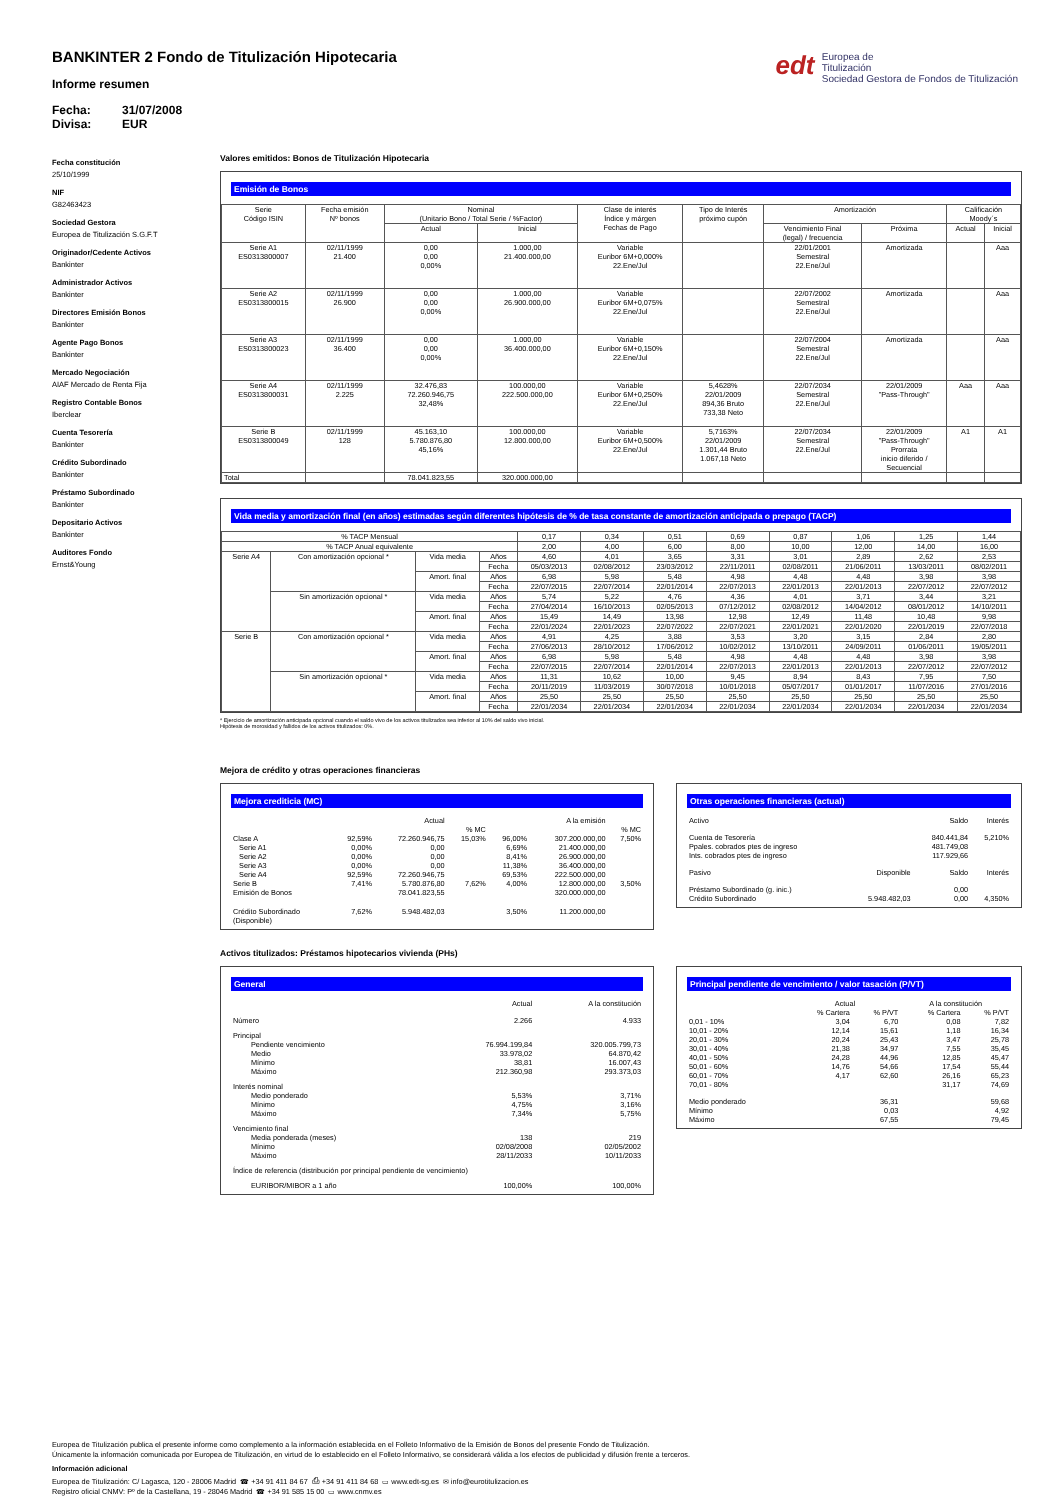edt Europea de
Titulización
Sociedad Gestora de Fondos de Titulización
BANKINTER 2 Fondo de Titulización Hipotecaria
Informe resumen
Fecha: 31/07/2008
Divisa: EUR
Fecha constitución
25/10/1999
NIF
G82463423
Sociedad Gestora
Europea de Titulización S.G.F.T
Originador/Cedente Activos
Bankinter
Administrador Activos
Bankinter
Directores Emisión Bonos
Bankinter
Agente Pago Bonos
Bankinter
Mercado Negociación
AIAF Mercado de Renta Fija
Registro Contable Bonos
Iberclear
Cuenta Tesorería
Bankinter
Crédito Subordinado
Bankinter
Préstamo Subordinado
Bankinter
Depositario Activos
Bankinter
Auditores Fondo
Ernst&Young
Valores emitidos: Bonos de Titulización Hipotecaria
Emisión de Bonos
| Serie Código ISIN | Fecha emisión Nº bonos | Nominal (Unitario Bono / Total Serie / %Factor) | | Clase de interés Índice y márgen Fechas de Pago | Tipo de Interés próximo cupón | Amortización | | Calificación Moody´s | |
| --- | --- | --- | --- | --- | --- | --- | --- | --- | --- |
| | | Actual | Inicial | | | Vencimiento Final (legal) / frecuencia | Próxima | Actual | Inicial |
| Serie A1 ES0313800007 | 02/11/1999 21.400 | 0,00 0,00 0,00% | 1.000,00 21.400.000,00 | Variable Euribor 6M+0,000% 22.Ene/Jul | | 22/01/2001 Semestral 22.Ene/Jul | Amortizada | | Aaa |
| Serie A2 ES0313800015 | 02/11/1999 26.900 | 0,00 0,00 0,00% | 1.000,00 26.900.000,00 | Variable Euribor 6M+0,075% 22.Ene/Jul | | 22/07/2002 Semestral 22.Ene/Jul | Amortizada | | Aaa |
| Serie A3 ES0313800023 | 02/11/1999 36.400 | 0,00 0,00 0,00% | 1.000,00 36.400.000,00 | Variable Euribor 6M+0,150% 22.Ene/Jul | | 22/07/2004 Semestral 22.Ene/Jul | Amortizada | | Aaa |
| Serie A4 ES0313800031 | 02/11/1999 2.225 | 32.476,83 72.260.946,75 32,48% | 100.000,00 222.500.000,00 | Variable Euribor 6M+0,250% 22.Ene/Jul | 5,4628% 22/01/2009 894,36 Bruto 733,38 Neto | 22/07/2034 Semestral 22.Ene/Jul | 22/01/2009 "Pass-Through" | Aaa | Aaa |
| Serie B ES0313800049 | 02/11/1999 128 | 45.163,10 5.780.876,80 45,16% | 100.000,00 12.800.000,00 | Variable Euribor 6M+0,500% 22.Ene/Jul | 5,7163% 22/01/2009 1.301,44 Bruto 1.067,18 Neto | 22/07/2034 Semestral 22.Ene/Jul | 22/01/2009 "Pass-Through" Prorrata inicio diferido / Secuencial | A1 | A1 |
| Total | | 78.041.823,55 | 320.000.000,00 | | | | | | |
Vida media y amortización final (en años) estimadas según diferentes hipótesis de % de tasa constante de amortización anticipada o prepago (TACP)
| % TACP Mensual | | | | 0,17 | 0,34 | 0,51 | 0,69 | 0,87 | 1,06 | 1,25 | 1,44 |
| % TACP Anual equivalente | | | | 2,00 | 4,00 | 6,00 | 8,00 | 10,00 | 12,00 | 14,00 | 16,00 |
| Serie A4 | Con amortización opcional * | Vida media | Años | 4,60 | 4,01 | 3,65 | 3,31 | 3,01 | 2,89 | 2,62 | 2,53 |
| | | | Fecha | 05/03/2013 | 02/08/2012 | 23/03/2012 | 22/11/2011 | 02/08/2011 | 21/06/2011 | 13/03/2011 | 08/02/2011 |
| | | Amort. final | Años | 6,98 | 5,98 | 5,48 | 4,98 | 4,48 | 4,48 | 3,98 | 3,98 |
| | | | Fecha | 22/07/2015 | 22/07/2014 | 22/01/2014 | 22/07/2013 | 22/01/2013 | 22/01/2013 | 22/07/2012 | 22/07/2012 |
| | Sin amortización opcional * | Vida media | Años | 5,74 | 5,22 | 4,76 | 4,36 | 4,01 | 3,71 | 3,44 | 3,21 |
| | | | Fecha | 27/04/2014 | 16/10/2013 | 02/05/2013 | 07/12/2012 | 02/08/2012 | 14/04/2012 | 08/01/2012 | 14/10/2011 |
| | | Amort. final | Años | 15,49 | 14,49 | 13,98 | 12,98 | 12,49 | 11,48 | 10,48 | 9,98 |
| | | | Fecha | 22/01/2024 | 22/01/2023 | 22/07/2022 | 22/07/2021 | 22/01/2021 | 22/01/2020 | 22/01/2019 | 22/07/2018 |
| Serie B | Con amortización opcional * | Vida media | Años | 4,91 | 4,25 | 3,88 | 3,53 | 3,20 | 3,15 | 2,84 | 2,80 |
| | | | Fecha | 27/06/2013 | 28/10/2012 | 17/06/2012 | 10/02/2012 | 13/10/2011 | 24/09/2011 | 01/06/2011 | 19/05/2011 |
| | | Amort. final | Años | 6,98 | 5,98 | 5,48 | 4,98 | 4,48 | 4,48 | 3,98 | 3,98 |
| | | | Fecha | 22/07/2015 | 22/07/2014 | 22/01/2014 | 22/07/2013 | 22/01/2013 | 22/01/2013 | 22/07/2012 | 22/07/2012 |
| | Sin amortización opcional * | Vida media | Años | 11,31 | 10,62 | 10,00 | 9,45 | 8,94 | 8,43 | 7,95 | 7,50 |
| | | | Fecha | 20/11/2019 | 11/03/2019 | 30/07/2018 | 10/01/2018 | 05/07/2017 | 01/01/2017 | 11/07/2016 | 27/01/2016 |
| | | Amort. final | Años | 25,50 | 25,50 | 25,50 | 25,50 | 25,50 | 25,50 | 25,50 | 25,50 |
| | | | Fecha | 22/01/2034 | 22/01/2034 | 22/01/2034 | 22/01/2034 | 22/01/2034 | 22/01/2034 | 22/01/2034 | 22/01/2034 |
* Ejercicio de amortización anticipada opcional cuando el saldo vivo de los activos titulizados sea inferior al 10% del saldo vivo inicial.
Hipótesis de morosidad y fallidos de los activos titulizados: 0%.
Mejora de crédito y otras operaciones financieras
Mejora crediticia (MC)
| | | Actual | | | A la emisión | |
| | | | % MC | | | % MC |
| Clase A | 92,59% | 72.260.946,75 | 15,03% | 96,00% | 307.200.000,00 | 7,50% |
| Serie A1 | 0,00% | 0,00 | | 6,69% | 21.400.000,00 | |
| Serie A2 | 0,00% | 0,00 | | 8,41% | 26.900.000,00 | |
| Serie A3 | 0,00% | 0,00 | | 11,38% | 36.400.000,00 | |
| Serie A4 | 92,59% | 72.260.946,75 | | 69,53% | 222.500.000,00 | |
| Serie B | 7,41% | 5.780.876,80 | 7,62% | 4,00% | 12.800.000,00 | 3,50% |
| Emisión de Bonos | | 78.041.823,55 | | | 320.000.000,00 | |
| Crédito Subordinado (Disponible) | 7,62% | 5.948.482,03 | | 3,50% | 11.200.000,00 | |
Otras operaciones financieras (actual)
| Activo | | Saldo | Interés |
| Cuenta de Tesorería | | 840.441,84 | 5,210% |
| Ppales. cobrados ptes de ingreso | | 481.749,08 | |
| Ints. cobrados ptes de ingreso | | 117.929,66 | |
| Pasivo | Disponible | Saldo | Interés |
| Préstamo Subordinado (g. inic.) | | 0,00 | |
| Crédito Subordinado | 5.948.482,03 | 0,00 | 4,350% |
Activos titulizados: Préstamos hipotecarios vivienda (PHs)
General
| | Actual | A la constitución |
| Número | 2.266 | 4.933 |
| Principal | | |
| Pendiente vencimiento | 76.994.199,84 | 320.005.799,73 |
| Medio | 33.978,02 | 64.870,42 |
| Mínimo | 38,81 | 16.007,43 |
| Máximo | 212.360,98 | 293.373,03 |
| Interés nominal | | |
| Medio ponderado | 5,53% | 3,71% |
| Mínimo | 4,75% | 3,16% |
| Máximo | 7,34% | 5,75% |
| Vencimiento final | | |
| Media ponderada (meses) | 138 | 219 |
| Mínimo | 02/08/2008 | 02/05/2002 |
| Máximo | 28/11/2033 | 10/11/2033 |
| Índice de referencia (distribución por principal pendiente de vencimiento) | | |
| EURIBOR/MIBOR a 1 año | 100,00% | 100,00% |
Principal pendiente de vencimiento / valor tasación (P/VT)
| | Actual | | A la constitución | |
| | % Cartera | % P/VT | % Cartera | % P/VT |
| 0,01 - 10% | 3,04 | 6,70 | 0,08 | 7,82 |
| 10,01 - 20% | 12,14 | 15,61 | 1,18 | 16,34 |
| 20,01 - 30% | 20,24 | 25,43 | 3,47 | 25,78 |
| 30,01 - 40% | 21,38 | 34,97 | 7,55 | 35,45 |
| 40,01 - 50% | 24,28 | 44,96 | 12,85 | 45,47 |
| 50,01 - 60% | 14,76 | 54,66 | 17,54 | 55,44 |
| 60,01 - 70% | 4,17 | 62,60 | 26,16 | 65,23 |
| 70,01 - 80% | | | 31,17 | 74,69 |
| Medio ponderado | | 36,31 | | 59,68 |
| Mínimo | | 0,03 | | 4,92 |
| Máximo | | 67,55 | | 79,45 |
Europea de Titulización publica el presente informe como complemento a la información establecida en el Folleto Informativo de la Emisión de Bonos del presente Fondo de Titulización.
Únicamente la información comunicada por Europea de Titulización, en virtud de lo establecido en el Folleto Informativo, se considerará válida a los efectos de publicidad y difusión frente a terceros.
Información adicional
Europea de Titulización: C/ Lagasca, 120 - 28006 Madrid ☎ +34 91 411 84 67 ⎙ +34 91 411 84 68 ▭ www.edt-sg.es ✉ info@eurotitulizacion.es
Registro oficial CNMV: Pº de la Castellana, 19 - 28046 Madrid ☎ +34 91 585 15 00 ▭ www.cnmv.es